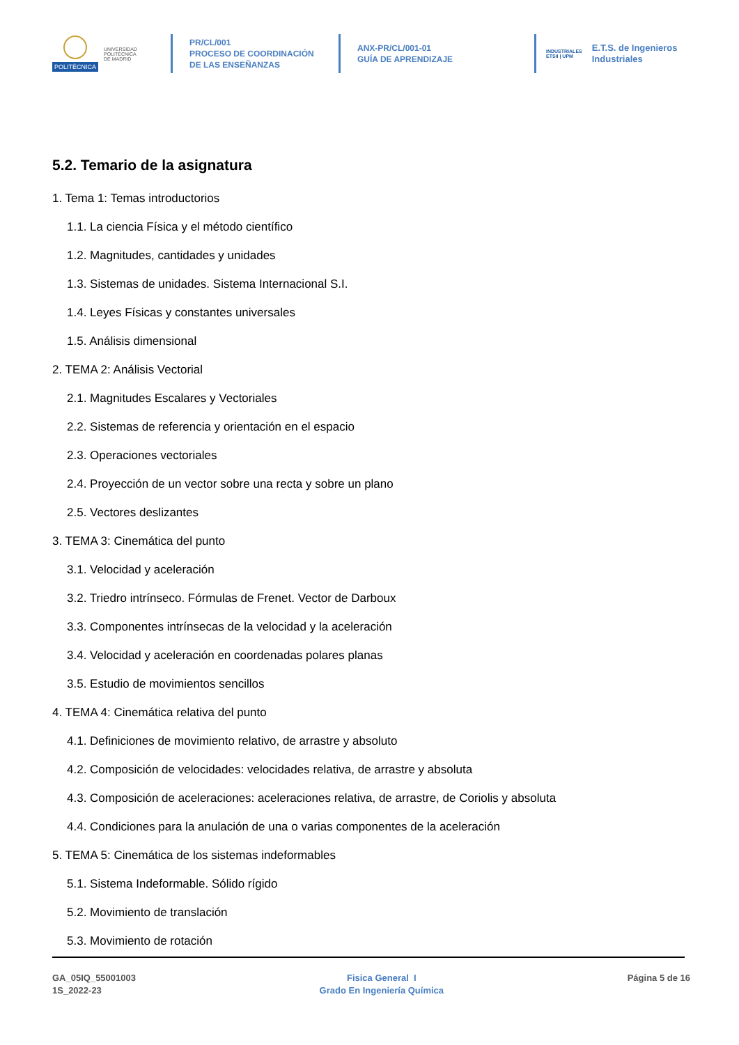POLITÉCNICA
UNIVERSIDAD
POLITÉCNICA
DE MADRID
PR/CL/001
PROCESO DE COORDINACIÓN DE LAS ENSEÑANZAS
ANX-PR/CL/001-01
GUÍA DE APRENDIZAJE
INDUSTRIALES
ETSII | UPM
E.T.S. de Ingenieros
Industriales
5.2. Temario de la asignatura
1. Tema 1: Temas introductorios
1.1. La ciencia Física y el método científico
1.2. Magnitudes, cantidades y unidades
1.3. Sistemas de unidades. Sistema Internacional S.I.
1.4. Leyes Físicas y constantes universales
1.5. Análisis dimensional
2. TEMA 2: Análisis Vectorial
2.1. Magnitudes Escalares y Vectoriales
2.2. Sistemas de referencia y orientación en el espacio
2.3. Operaciones vectoriales
2.4. Proyección de un vector sobre una recta y sobre un plano
2.5. Vectores deslizantes
3. TEMA 3: Cinemática del punto
3.1. Velocidad y aceleración
3.2. Triedro intrínseco. Fórmulas de Frenet. Vector de Darboux
3.3. Componentes intrínsecas de la velocidad y la aceleración
3.4. Velocidad y aceleración en coordenadas polares planas
3.5. Estudio de movimientos sencillos
4. TEMA 4: Cinemática relativa del punto
4.1. Definiciones de movimiento relativo, de arrastre y absoluto
4.2. Composición de velocidades: velocidades relativa, de arrastre y absoluta
4.3. Composición de aceleraciones: aceleraciones relativa, de arrastre, de Coriolis y absoluta
4.4. Condiciones para la anulación de una o varias componentes de la aceleración
5. TEMA 5: Cinemática de los sistemas indeformables
5.1. Sistema Indeformable. Sólido rígido
5.2. Movimiento de translación
5.3. Movimiento de rotación
GA_05IQ_55001003
1S_2022-23
Fisica General I
Grado En Ingeniería Química
Página 5 de 16